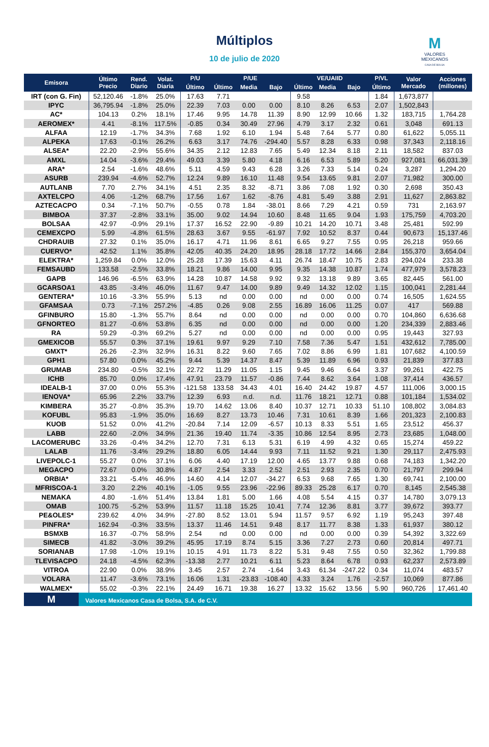Múltiplos
10 de julio de 2020
M
VALORES
MEXICANOS
CASA DE BOLSA
| Emisora | Último Precio | Rend. Diario | Volat. Diaria | P/U | P/UE | | | VE/UAIID | | | P/VL | Valor Mercado | Acciones (millones) |
| --- | --- | --- | --- | --- | --- | --- | --- | --- | --- | --- | --- | --- | --- |
| | | | | Último | Último | Media | Bajo | Último | Media | Bajo | Último | | |
| IRT (con G. Fin) | 52,120.46 | -1.8% | 25.0% | 17.63 | 7.71 | | | 9.58 | | | 1.84 | 1,673,877 | |
| IPYC | 36,795.94 | -1.8% | 25.0% | 22.39 | 7.03 | 0.00 | 0.00 | 8.10 | 8.26 | 6.53 | 2.07 | 1,502,843 | |
| AC* | 104.13 | 0.2% | 18.1% | 17.46 | 9.95 | 14.78 | 11.39 | 8.90 | 12.99 | 10.66 | 1.32 | 183,715 | 1,764.28 |
| AEROMEX* | 4.41 | -8.1% | 117.5% | -0.85 | 0.34 | 30.49 | 27.96 | 4.79 | 3.17 | 2.32 | 0.61 | 3,048 | 691.13 |
| ALFAA | 12.19 | -1.7% | 34.3% | 7.68 | 1.92 | 6.10 | 1.94 | 5.48 | 7.64 | 5.77 | 0.80 | 61,622 | 5,055.11 |
| ALPEKA | 17.63 | -0.1% | 26.2% | 6.63 | 3.17 | 74.76 | -294.40 | 5.57 | 8.28 | 6.33 | 0.98 | 37,343 | 2,118.16 |
| ALSEA* | 22.20 | -2.9% | 55.6% | 34.35 | 2.12 | 12.83 | 7.65 | 5.49 | 12.34 | 8.18 | 2.11 | 18,582 | 837.03 |
| AMXL | 14.04 | -3.6% | 29.4% | 49.03 | 3.39 | 5.80 | 4.18 | 6.16 | 6.53 | 5.89 | 5.20 | 927,081 | 66,031.39 |
| ARA* | 2.54 | -1.6% | 48.6% | 5.11 | 4.59 | 9.43 | 6.28 | 3.26 | 7.33 | 5.14 | 0.24 | 3,287 | 1,294.20 |
| ASURB | 239.94 | -4.6% | 52.7% | 12.24 | 9.89 | 16.10 | 11.48 | 9.54 | 13.65 | 9.81 | 2.07 | 71,982 | 300.00 |
| AUTLANB | 7.70 | 2.7% | 34.1% | 4.51 | 2.35 | 8.32 | -8.71 | 3.86 | 7.08 | 1.92 | 0.30 | 2,698 | 350.43 |
| AXTELCPO | 4.06 | -1.2% | 68.7% | 17.56 | 1.67 | 1.62 | -8.76 | 4.81 | 5.49 | 3.88 | 2.91 | 11,627 | 2,863.82 |
| AZTECACPO | 0.34 | -7.1% | 50.7% | -0.55 | 0.78 | 1.84 | -38.01 | 8.66 | 7.29 | 4.21 | 0.59 | 731 | 2,163.97 |
| BIMBOA | 37.37 | -2.8% | 33.1% | 35.00 | 9.02 | 14.94 | 10.60 | 8.48 | 11.65 | 9.04 | 1.93 | 175,759 | 4,703.20 |
| BOLSAA | 42.97 | -0.9% | 29.1% | 17.37 | 16.52 | 22.90 | -9.89 | 10.21 | 14.20 | 10.71 | 3.48 | 25,481 | 592.99 |
| CEMEXCPO | 5.99 | -4.8% | 61.5% | 28.63 | 3.67 | 9.55 | -61.97 | 7.92 | 10.52 | 8.37 | 0.44 | 90,673 | 15,137.46 |
| CHDRAUIB | 27.32 | 0.1% | 35.0% | 16.17 | 4.71 | 11.96 | 8.61 | 6.65 | 9.27 | 7.55 | 0.95 | 26,218 | 959.66 |
| CUERVO* | 42.52 | 1.1% | 35.8% | 42.05 | 40.35 | 24.20 | 18.95 | 28.18 | 17.72 | 14.66 | 2.84 | 155,370 | 3,654.04 |
| ELEKTRA* | 1,259.84 | 0.0% | 12.0% | 25.28 | 17.39 | 15.63 | 4.11 | 26.74 | 18.47 | 10.75 | 2.83 | 294,024 | 233.38 |
| FEMSAUBD | 133.58 | -2.5% | 33.8% | 18.21 | 9.86 | 14.00 | 9.95 | 9.35 | 14.38 | 10.87 | 1.74 | 477,979 | 3,578.23 |
| GAPB | 146.96 | -6.5% | 63.9% | 14.28 | 10.87 | 14.58 | 9.92 | 9.32 | 13.18 | 9.89 | 3.65 | 82,445 | 561.00 |
| GCARSOA1 | 43.85 | -3.4% | 46.0% | 11.67 | 9.47 | 14.00 | 9.89 | 9.49 | 14.32 | 12.02 | 1.15 | 100,041 | 2,281.44 |
| GENTERA* | 10.16 | -3.3% | 55.9% | 5.13 | nd | 0.00 | 0.00 | nd | 0.00 | 0.00 | 0.74 | 16,505 | 1,624.55 |
| GFAMSAA | 0.73 | -7.1% | 257.2% | -4.85 | 0.26 | 9.08 | 2.55 | 16.89 | 16.06 | 11.25 | 0.07 | 417 | 569.88 |
| GFINBURO | 15.80 | -1.3% | 55.7% | 8.64 | nd | 0.00 | 0.00 | nd | 0.00 | 0.00 | 0.70 | 104,860 | 6,636.68 |
| GFNORTEO | 81.27 | -0.6% | 53.8% | 6.35 | nd | 0.00 | 0.00 | nd | 0.00 | 0.00 | 1.20 | 234,339 | 2,883.46 |
| RA | 59.29 | -0.3% | 69.2% | 5.27 | nd | 0.00 | 0.00 | nd | 0.00 | 0.00 | 0.95 | 19,443 | 327.93 |
| GMEXICOB | 55.57 | 0.3% | 37.1% | 19.61 | 9.97 | 9.29 | 7.10 | 7.58 | 7.36 | 5.47 | 1.51 | 432,612 | 7,785.00 |
| GMXT* | 26.26 | -2.3% | 32.9% | 16.31 | 8.22 | 9.60 | 7.65 | 7.02 | 8.86 | 6.99 | 1.81 | 107,682 | 4,100.59 |
| GPH1 | 57.80 | 0.0% | 45.2% | 9.44 | 5.39 | 14.37 | 8.47 | 5.39 | 11.89 | 6.96 | 0.93 | 21,839 | 377.83 |
| GRUMAB | 234.80 | -0.5% | 32.1% | 22.72 | 11.29 | 11.05 | 1.15 | 9.45 | 9.46 | 6.64 | 3.37 | 99,261 | 422.75 |
| ICHB | 85.70 | 0.0% | 17.4% | 47.91 | 23.79 | 11.57 | -0.86 | 7.44 | 8.62 | 3.64 | 1.08 | 37,414 | 436.57 |
| IDEALB-1 | 37.00 | 0.0% | 55.3% | -121.58 | 133.58 | 34.43 | 4.01 | 16.40 | 24.42 | 19.87 | 4.57 | 111,006 | 3,000.15 |
| IENOVA* | 65.96 | 2.2% | 33.7% | 12.39 | 6.93 | n.d. | n.d. | 11.76 | 18.21 | 12.71 | 0.88 | 101,184 | 1,534.02 |
| KIMBERA | 35.27 | -0.8% | 35.3% | 19.70 | 14.62 | 13.06 | 8.40 | 10.37 | 12.71 | 10.33 | 51.10 | 108,802 | 3,084.83 |
| KOFUBL | 95.83 | -1.9% | 35.0% | 16.69 | 8.27 | 13.73 | 10.46 | 7.31 | 10.61 | 8.39 | 1.66 | 201,323 | 2,100.83 |
| KUOB | 51.52 | 0.0% | 41.2% | -20.84 | 7.14 | 12.09 | -6.57 | 10.13 | 8.33 | 5.51 | 1.65 | 23,512 | 456.37 |
| LABB | 22.60 | -2.0% | 34.9% | 21.36 | 19.40 | 11.74 | -3.35 | 10.86 | 12.54 | 8.95 | 2.73 | 23,685 | 1,048.00 |
| LACOMERUBC | 33.26 | -0.4% | 34.2% | 12.70 | 7.31 | 6.13 | 5.31 | 6.19 | 4.99 | 4.32 | 0.65 | 15,274 | 459.22 |
| LALAB | 11.76 | -3.4% | 29.2% | 18.80 | 6.05 | 14.44 | 9.93 | 7.11 | 11.52 | 9.21 | 1.30 | 29,117 | 2,475.93 |
| LIVEPOLC-1 | 55.27 | 0.0% | 37.1% | 6.06 | 4.40 | 17.19 | 12.00 | 4.65 | 13.77 | 9.88 | 0.68 | 74,183 | 1,342.20 |
| MEGACPO | 72.67 | 0.0% | 30.8% | 4.87 | 2.54 | 3.33 | 2.52 | 2.51 | 2.93 | 2.35 | 0.70 | 21,797 | 299.94 |
| ORBIA* | 33.21 | -5.4% | 46.9% | 14.60 | 4.14 | 12.07 | -34.27 | 6.53 | 9.68 | 7.65 | 1.30 | 69,741 | 2,100.00 |
| MFRISCOA-1 | 3.20 | 2.2% | 40.1% | -1.05 | 9.55 | 23.96 | -22.96 | 89.33 | 25.28 | 6.17 | 0.70 | 8,145 | 2,545.38 |
| NEMAKA | 4.80 | -1.6% | 51.4% | 13.84 | 1.81 | 5.00 | 1.66 | 4.08 | 5.54 | 4.15 | 0.37 | 14,780 | 3,079.13 |
| OMAB | 100.75 | -5.2% | 53.9% | 11.57 | 11.18 | 15.25 | 10.41 | 7.74 | 12.36 | 8.81 | 3.77 | 39,672 | 393.77 |
| PE&OLES* | 239.62 | 4.0% | 34.9% | -27.80 | 8.52 | 13.01 | 5.94 | 11.57 | 9.57 | 6.92 | 1.19 | 95,243 | 397.48 |
| PINFRA* | 162.94 | -0.3% | 33.5% | 13.37 | 11.46 | 14.51 | 9.48 | 8.17 | 11.77 | 8.38 | 1.33 | 61,937 | 380.12 |
| BSMXB | 16.37 | -0.7% | 58.9% | 2.54 | nd | 0.00 | 0.00 | nd | 0.00 | 0.00 | 0.39 | 54,392 | 3,322.69 |
| SIMECB | 41.82 | -3.0% | 39.2% | 45.95 | 17.19 | 8.74 | 5.15 | 3.36 | 7.27 | 2.73 | 0.60 | 20,814 | 497.71 |
| SORIANAB | 17.98 | -1.0% | 19.1% | 10.15 | 4.91 | 11.73 | 8.22 | 5.31 | 9.48 | 7.55 | 0.50 | 32,362 | 1,799.88 |
| TLEVISACPO | 24.18 | -4.5% | 62.3% | -13.38 | 2.77 | 10.21 | 6.11 | 5.23 | 8.64 | 6.78 | 0.93 | 62,237 | 2,573.89 |
| VITROA | 22.90 | 0.0% | 38.9% | 3.45 | 2.57 | 2.74 | -1.64 | 3.43 | 61.34 | -247.22 | 0.34 | 11,074 | 483.57 |
| VOLARA | 11.47 | -3.6% | 73.1% | 16.06 | 1.31 | -23.83 | -108.40 | 4.33 | 3.24 | 1.76 | -2.57 | 10,069 | 877.86 |
| WALMEX* | 55.02 | -0.3% | 22.1% | 24.49 | 16.71 | 19.38 | 16.27 | 13.32 | 15.62 | 13.56 | 5.90 | 960,726 | 17,461.40 |
M Valores Mexicanos Casa de Bolsa, S.A. de C.V.